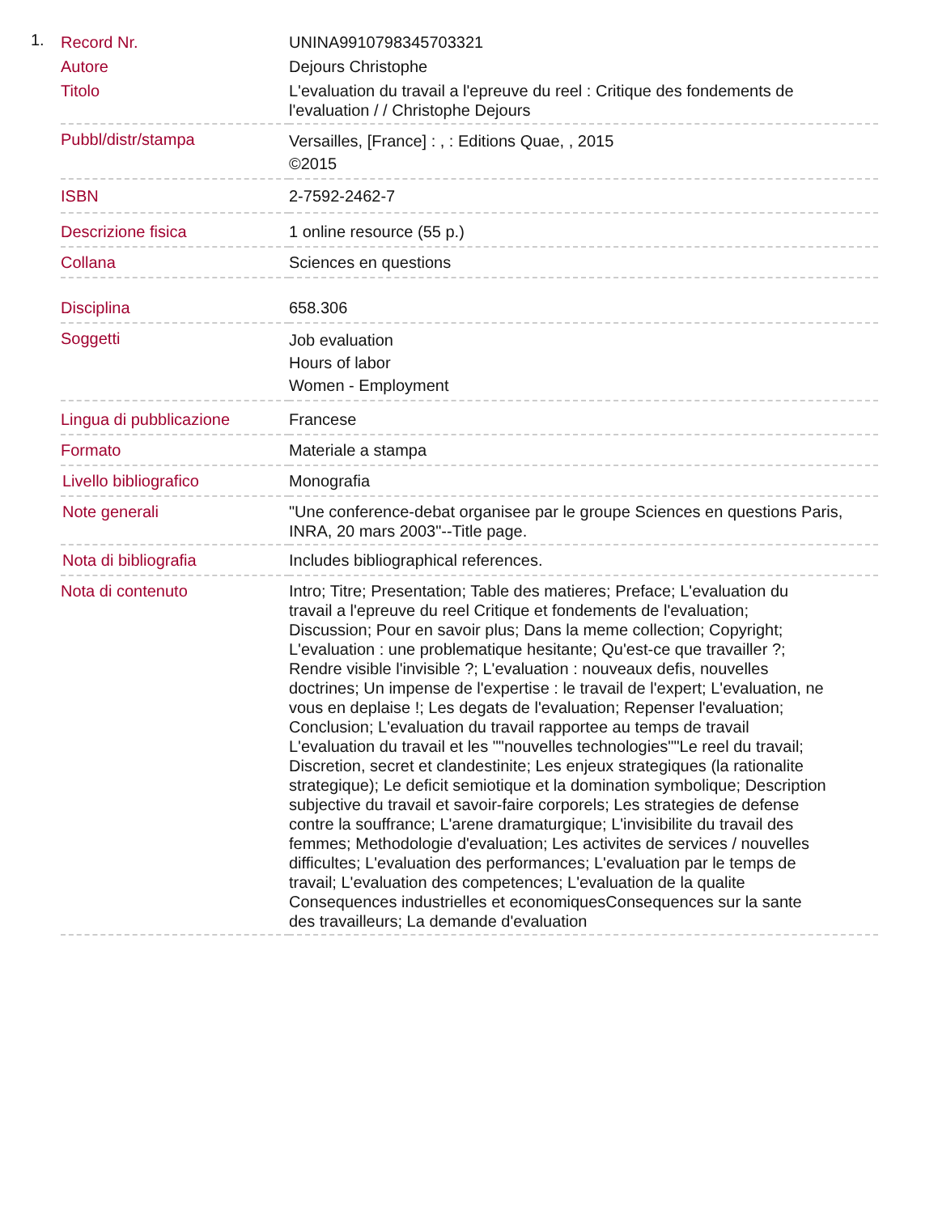1.
| Record Nr. | UNINA9910798345703321 |
| Autore | Dejours Christophe |
| Titolo | L'evaluation du travail a l'epreuve du reel : Critique des fondements de l'evaluation / / Christophe Dejours |
| Pubbl/distr/stampa | Versailles, [France] : , : Editions Quae, , 2015 ©2015 |
| ISBN | 2-7592-2462-7 |
| Descrizione fisica | 1 online resource (55 p.) |
| Collana | Sciences en questions |
| Disciplina | 658.306 |
| Soggetti | Job evaluation Hours of labor Women - Employment |
| Lingua di pubblicazione | Francese |
| Formato | Materiale a stampa |
| Livello bibliografico | Monografia |
| Note generali | "Une conference-debat organisee par le groupe Sciences en questions Paris, INRA, 20 mars 2003"--Title page. |
| Nota di bibliografia | Includes bibliographical references. |
| Nota di contenuto | Intro; Titre; Presentation; Table des matieres; Preface; L'evaluation du travail a l'epreuve du reel Critique et fondements de l'evaluation; Discussion; Pour en savoir plus; Dans la meme collection; Copyright; L'evaluation : une problematique hesitante; Qu'est-ce que travailler ?; Rendre visible l'invisible ?; L'evaluation : nouveaux defis, nouvelles doctrines; Un impense de l'expertise : le travail de l'expert; L'evaluation, ne vous en deplaise !; Les degats de l'evaluation; Repenser l'evaluation; Conclusion; L'evaluation du travail rapportee au temps de travail L'evaluation du travail et les ""nouvelles technologies""Le reel du travail; Discretion, secret et clandestinite; Les enjeux strategiques (la rationalite strategique); Le deficit semiotique et la domination symbolique; Description subjective du travail et savoir-faire corporels; Les strategies de defense contre la souffrance; L'arene dramaturgique; L'invisibilite du travail des femmes; Methodologie d'evaluation; Les activites de services / nouvelles difficultes; L'evaluation des performances; L'evaluation par le temps de travail; L'evaluation des competences; L'evaluation de la qualite Consequences industrielles et economiquesConsequences sur la sante des travailleurs; La demande d'evaluation |